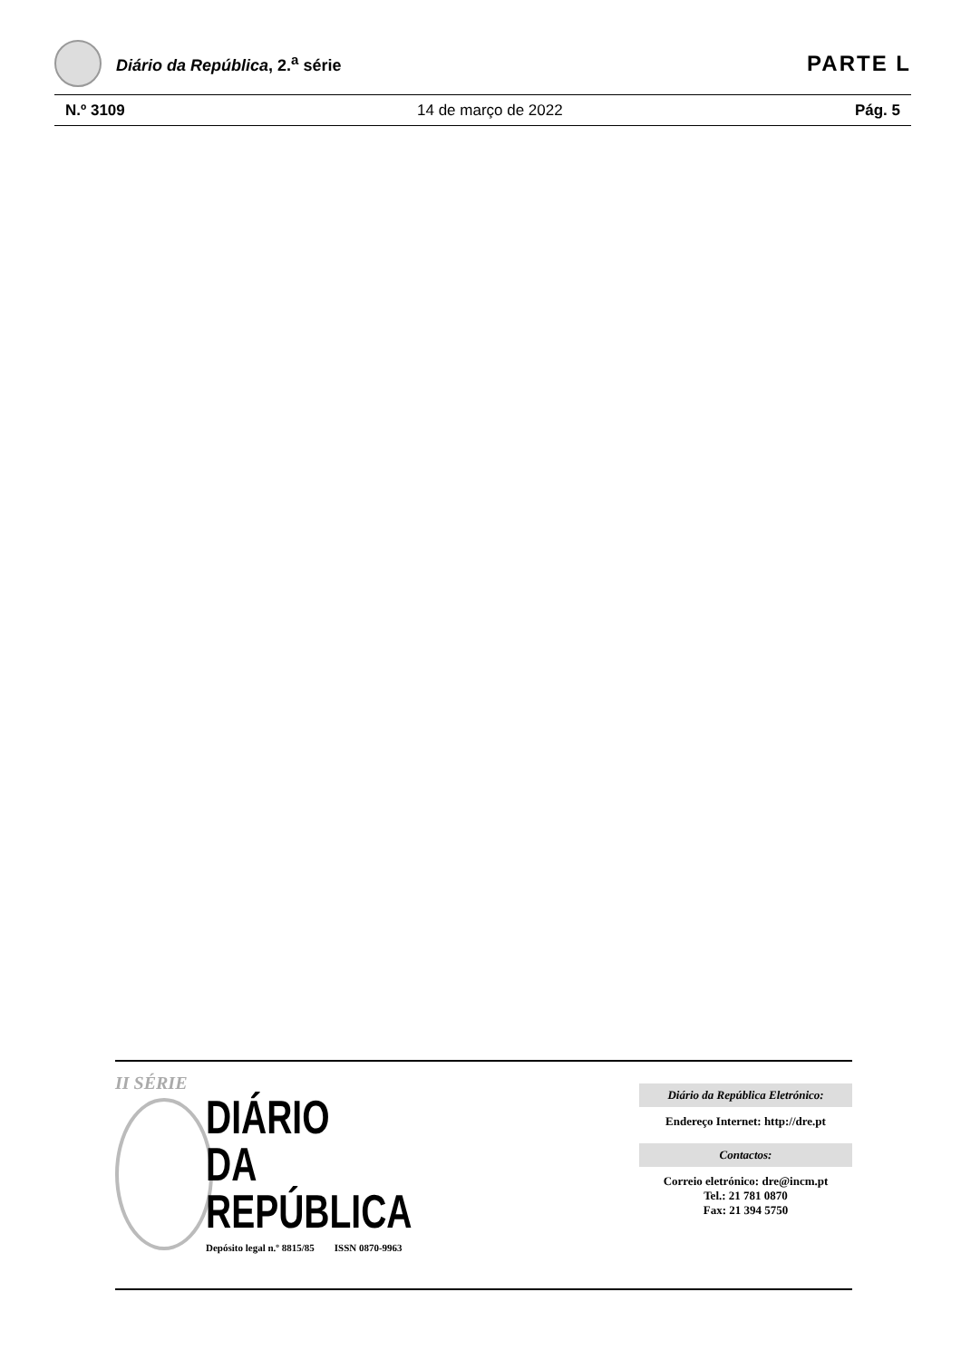Diário da República, 2.<sup>a</sup> série
PARTE L
N.º 3109 14 de março de 2022 Pág. 5
II SÉRIE
DIÁRIO
DA REPÚBLICA
Depósito legal n.º 8815/85 ISSN 0870-9963
Diário da República Eletrónico:
Endereço Internet: http://dre.pt
Contactos:
Correio eletrónico: dre@incm.pt
Tel.: 21 781 0870
Fax: 21 394 5750